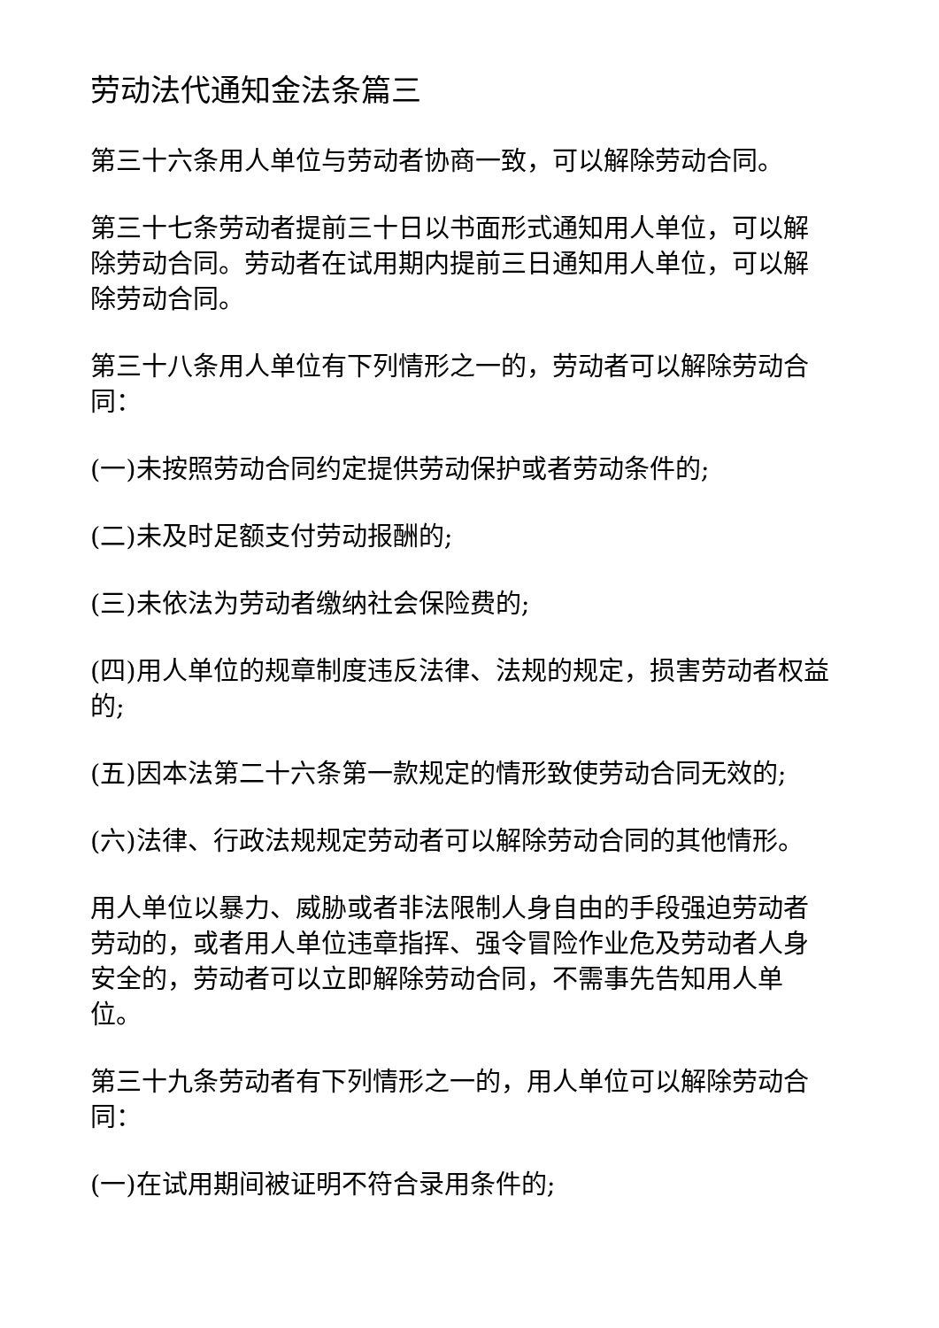劳动法代通知金法条篇三
第三十六条用人单位与劳动者协商一致，可以解除劳动合同。
第三十七条劳动者提前三十日以书面形式通知用人单位，可以解除劳动合同。劳动者在试用期内提前三日通知用人单位，可以解除劳动合同。
第三十八条用人单位有下列情形之一的，劳动者可以解除劳动合同：
(一)未按照劳动合同约定提供劳动保护或者劳动条件的;
(二)未及时足额支付劳动报酬的;
(三)未依法为劳动者缴纳社会保险费的;
(四)用人单位的规章制度违反法律、法规的规定，损害劳动者权益的;
(五)因本法第二十六条第一款规定的情形致使劳动合同无效的;
(六)法律、行政法规规定劳动者可以解除劳动合同的其他情形。
用人单位以暴力、威胁或者非法限制人身自由的手段强迫劳动者劳动的，或者用人单位违章指挥、强令冒险作业危及劳动者人身安全的，劳动者可以立即解除劳动合同，不需事先告知用人单位。
第三十九条劳动者有下列情形之一的，用人单位可以解除劳动合同：
(一)在试用期间被证明不符合录用条件的;